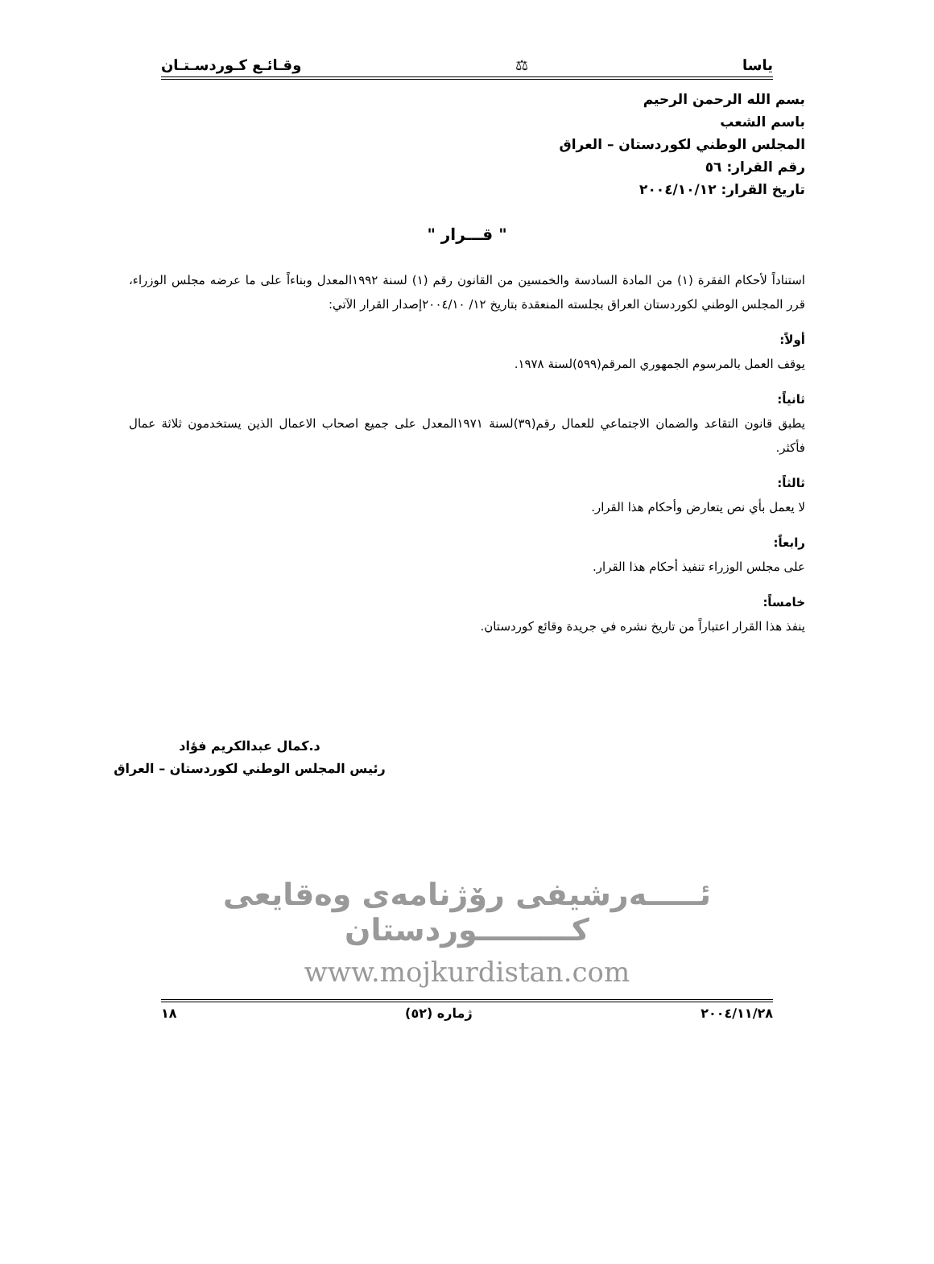ياسا ⚖ وقـائـع كـوردسـتـان
بسم الله الرحمن الرحيم
باسم الشعب
المجلس الوطني لكوردستان – العراق
رقم القرار: ٥٦
تاريخ القرار: ٢٠٠٤/١٠/١٢
" قـــرار "
استناداً لأحكام الفقرة (١) من المادة السادسة والخمسين من القانون رقم (١) لسنة ١٩٩٢المعدل وبناءاً على ما عرضه مجلس الوزراء، قرر المجلس الوطني لكوردستان العراق بجلسته المنعقدة بتاريخ ١٢/ ٢٠٠٤/١٠إصدار القرار الآتي:
أولاً:
يوقف العمل بالمرسوم الجمهوري المرقم(٥٩٩)لسنة ١٩٧٨.
ثانياً:
يطبق قانون التقاعد والضمان الاجتماعي للعمال رقم(٣٩)لسنة ١٩٧١المعدل على جميع اصحاب الاعمال الذين يستخدمون ثلاثة عمال فأكثر.
ثالثاً:
لا يعمل بأي نص يتعارض وأحكام هذا القرار.
رابعاً:
على مجلس الوزراء تنفيذ أحكام هذا القرار.
خامساً:
ينفذ هذا القرار اعتباراً من تاريخ نشره في جريدة وقائع كوردستان.
د.كمال عبدالكريم فؤاد
رئيس المجلس الوطني لكوردستان – العراق
ئـــــەرشیفی رۆژنامەی وەقایعی كـــــــــوردستان
www.mojkurdistan.com
٢٠٠٤/١١/٢٨ ژمارە (٥٢) ١٨